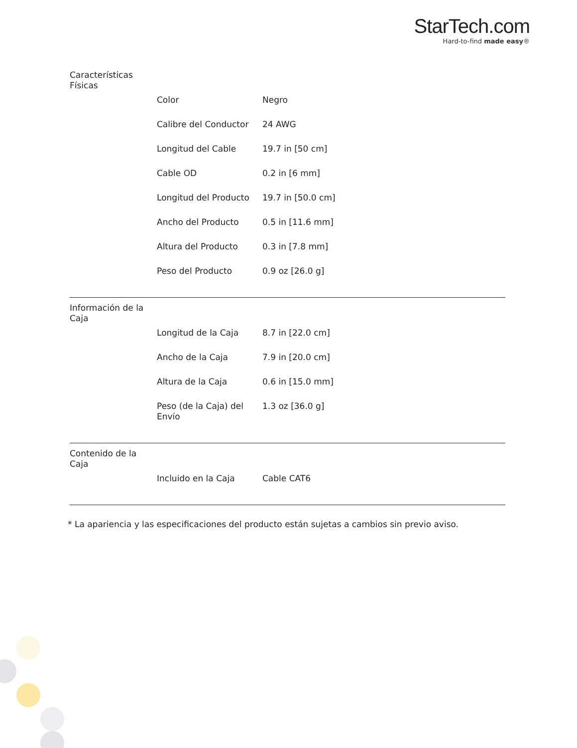StarTech.com
Hard-to-find made easy®
| Características Físicas | | |
| | Color | Negro |
| | Calibre del Conductor | 24 AWG |
| | Longitud del Cable | 19.7 in [50 cm] |
| | Cable OD | 0.2 in [6 mm] |
| | Longitud del Producto | 19.7 in [50.0 cm] |
| | Ancho del Producto | 0.5 in [11.6 mm] |
| | Altura del Producto | 0.3 in [7.8 mm] |
| | Peso del Producto | 0.9 oz [26.0 g] |
| Información de la Caja | | |
| | Longitud de la Caja | 8.7 in [22.0 cm] |
| | Ancho de la Caja | 7.9 in [20.0 cm] |
| | Altura de la Caja | 0.6 in [15.0 mm] |
| | Peso (de la Caja) del Envío | 1.3 oz [36.0 g] |
| Contenido de la Caja | | |
| | Incluido en la Caja | Cable CAT6 |
* La apariencia y las especificaciones del producto están sujetas a cambios sin previo aviso.